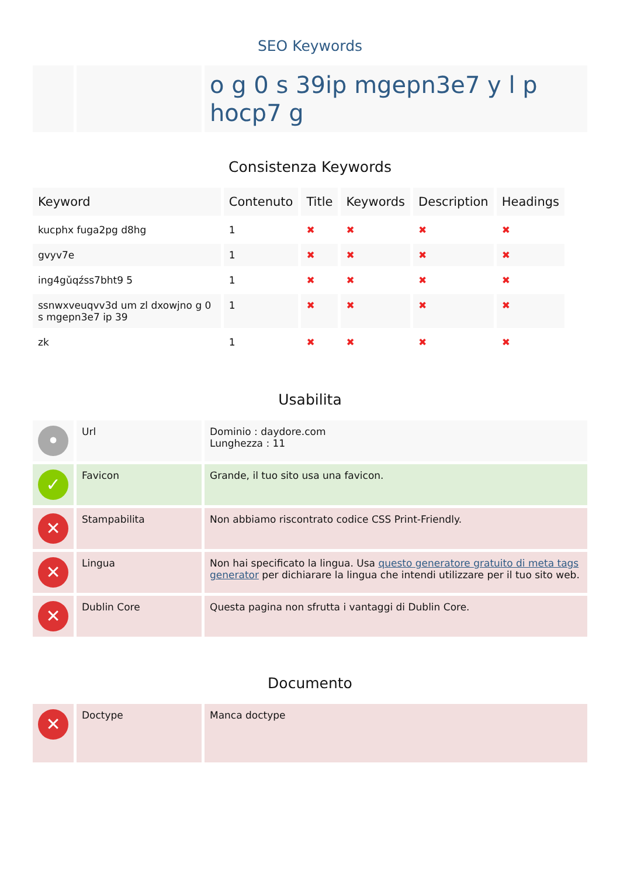SEO Keywords
| | | o g 0 s 39ip mgepn3e7 y l p hocp7 g |
Consistenza Keywords
| Keyword | Contenuto | Title | Keywords | Description | Headings |
| --- | --- | --- | --- | --- | --- |
| kucphx fuga2pg d8hg | 1 | ✖ | ✖ | ✖ | ✖ |
| gvyv7e | 1 | ✖ | ✖ | ✖ | ✖ |
| ing4gǔqźss7bht9 5 | 1 | ✖ | ✖ | ✖ | ✖ |
| ssnwxveuqvv3d um zl dxowjno g 0 s mgepn3e7 ip 39 | 1 | ✖ | ✖ | ✖ | ✖ |
| zk | 1 | ✖ | ✖ | ✖ | ✖ |
Usabilita
| • | Url | Dominio : daydore.com Lunghezza : 11 |
| ✓ | Favicon | Grande, il tuo sito usa una favicon. |
| ✕ | Stampabilita | Non abbiamo riscontrato codice CSS Print-Friendly. |
| ✕ | Lingua | Non hai specificato la lingua. Usa questo generatore gratuito di meta tags generator per dichiarare la lingua che intendi utilizzare per il tuo sito web. |
| ✕ | Dublin Core | Questa pagina non sfrutta i vantaggi di Dublin Core. |
Documento
| ✕ | Doctype | Manca doctype |